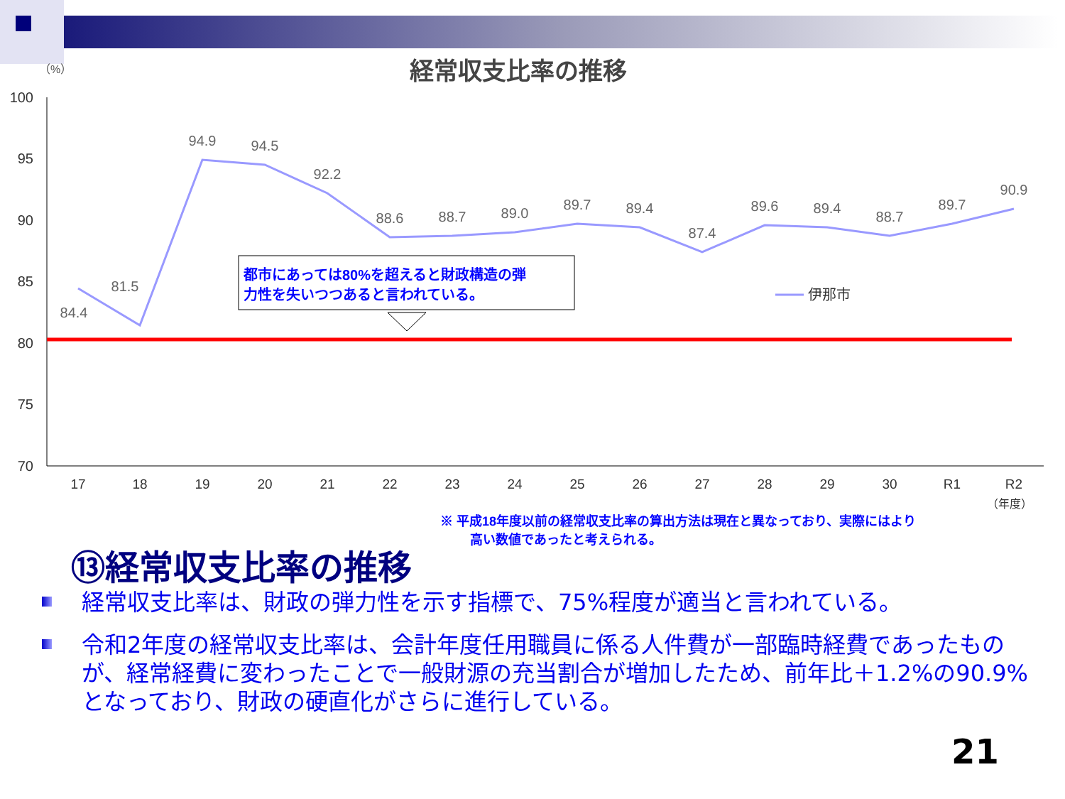経常収支比率の推移
（%）
100
95
90
85
80
75
70
84.4
81.5
94.9
94.5
92.2
88.6
88.7
89.0
89.7
89.4
87.4
89.6
89.4
88.7
89.7
90.9
17
18
19
20
21
22
23
24
25
26
27
28
29
30
R1
R2
（年度）
都市にあっては80%を超えると財政構造の弾
力性を失いつつあると言われている。
伊那市
※ 平成18年度以前の経常収支比率の算出方法は現在と異なっており、実際にはより
高い数値であったと考えられる。
⑬経常収支比率の推移
経常収支比率は、財政の弾力性を示す指標で、75%程度が適当と言われている。
令和2年度の経常収支比率は、会計年度任用職員に係る人件費が一部臨時経費であったものが、経常経費に変わったことで一般財源の充当割合が増加したため、前年比＋1.2%の90.9%となっており、財政の硬直化がさらに進行している。
21